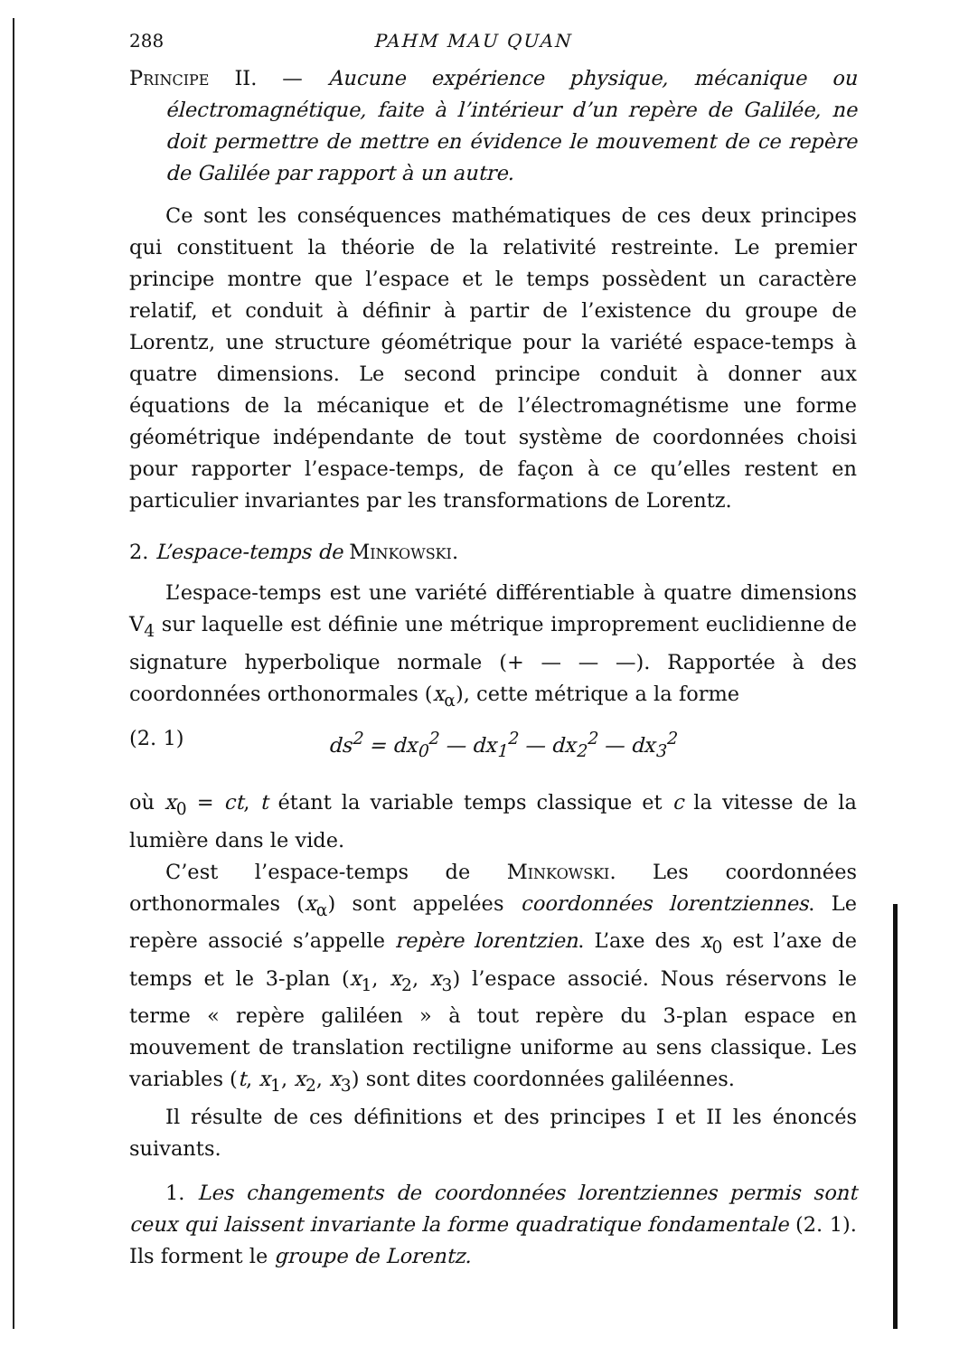288 PAHM MAU QUAN
Principe II. — Aucune expérience physique, mécanique ou électromagnétique, faite à l’intérieur d’un repère de Galilée, ne doit permettre de mettre en évidence le mouvement de ce repère de Galilée par rapport à un autre.
Ce sont les conséquences mathématiques de ces deux principes qui constituent la théorie de la relativité restreinte. Le premier principe montre que l’espace et le temps possèdent un caractère relatif, et conduit à définir à partir de l’existence du groupe de Lorentz, une structure géométrique pour la variété espace-temps à quatre dimensions. Le second principe conduit à donner aux équations de la mécanique et de l’électromagnétisme une forme géométrique indépendante de tout système de coordonnées choisi pour rapporter l’espace-temps, de façon à ce qu’elles restent en particulier invariantes par les transformations de Lorentz.
2. L’espace-temps de Minkowski.
L’espace-temps est une variété différentiable à quatre dimensions V<sub>4</sub> sur laquelle est définie une métrique improprement euclidienne de signature hyperbolique normale (+ — — —). Rapportée à des coordonnées orthonormales (x<sub>α</sub>), cette métrique a la forme
(2. 1) ds<sup>2</sup> = dx<sub>0</sub><sup>2</sup> — dx<sub>1</sub><sup>2</sup> — dx<sub>2</sub><sup>2</sup> — dx<sub>3</sub><sup>2</sup>
où x<sub>0</sub> = ct, t étant la variable temps classique et c la vitesse de la lumière dans le vide.
C’est l’espace-temps de Minkowski. Les coordonnées orthonormales (x<sub>α</sub>) sont appelées coordonnées lorentziennes. Le repère associé s’appelle repère lorentzien. L’axe des x<sub>0</sub> est l’axe de temps et le 3-plan (x<sub>1</sub>, x<sub>2</sub>, x<sub>3</sub>) l’espace associé. Nous réservons le terme « repère galiléen » à tout repère du 3-plan espace en mouvement de translation rectiligne uniforme au sens classique. Les variables (t, x<sub>1</sub>, x<sub>2</sub>, x<sub>3</sub>) sont dites coordonnées galiléennes.
Il résulte de ces définitions et des principes I et II les énoncés suivants.
1. Les changements de coordonnées lorentziennes permis sont ceux qui laissent invariante la forme quadratique fondamentale (2. 1). Ils forment le groupe de Lorentz.